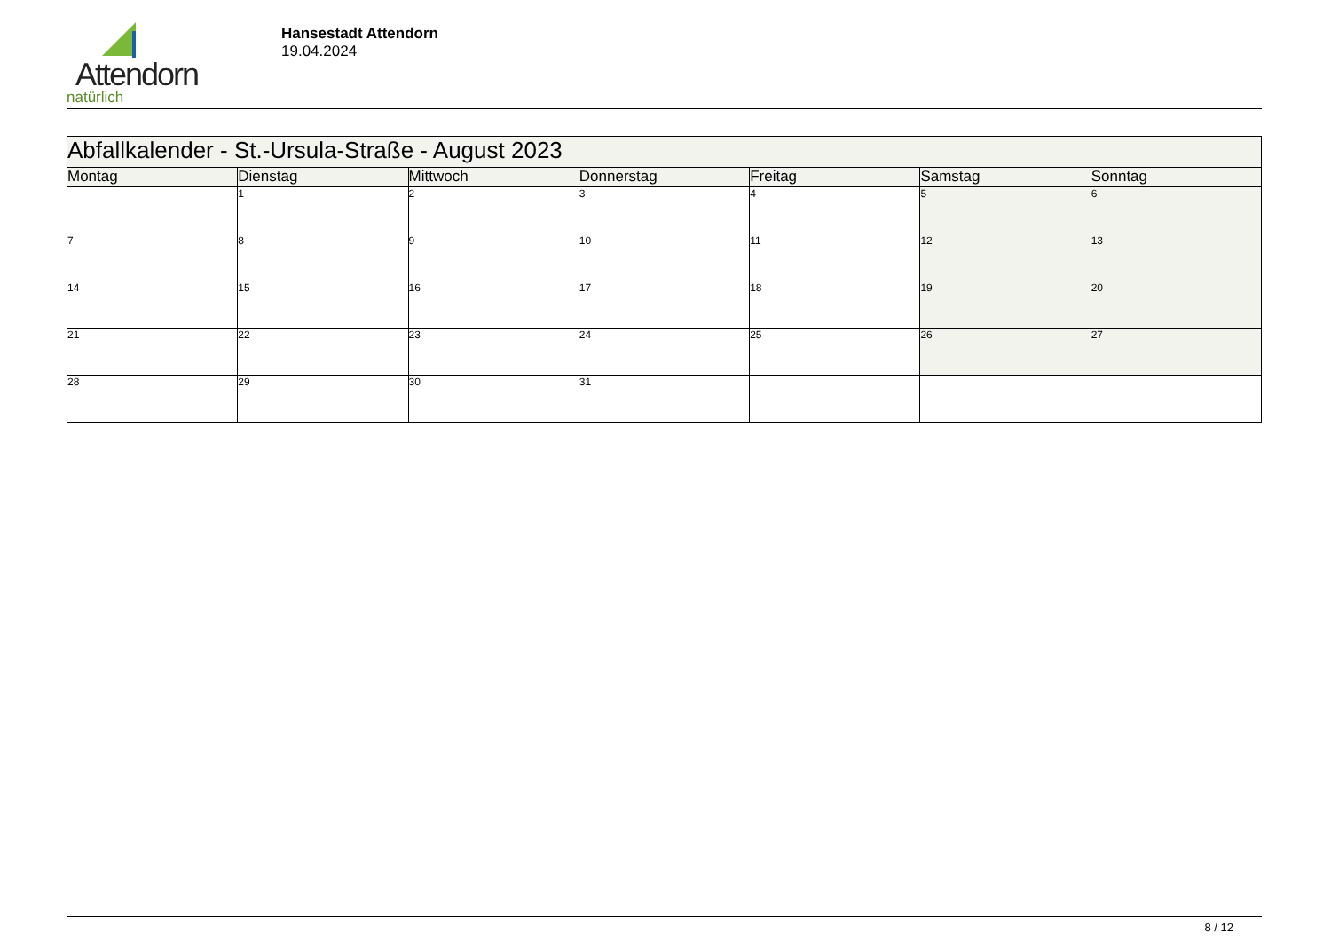Attendorn
natürlich
Hansestadt Attendorn
19.04.2024
| Abfallkalender - St.-Ursula-Straße - August 2023 | | | | | | |
| --- | --- | --- | --- | --- | --- | --- |
| Montag | Dienstag | Mittwoch | Donnerstag | Freitag | Samstag | Sonntag |
| | 1 | 2 | 3 | 4 | 5 | 6 |
| 7 | 8 | 9 | 10 | 11 | 12 | 13 |
| 14 | 15 | 16 | 17 | 18 | 19 | 20 |
| 21 | 22 | 23 | 24 | 25 | 26 | 27 |
| 28 | 29 | 30 | 31 | | | |
8 / 12